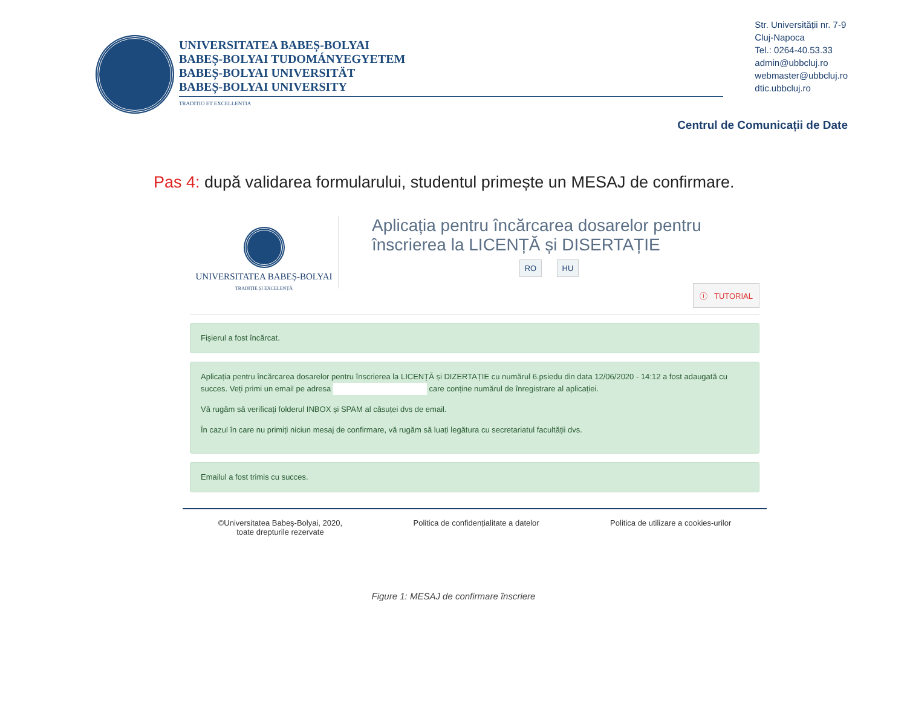UNIVERSITATEA BABEȘ-BOLYAI
BABEȘ-BOLYAI TUDOMÁNYEGYETEM
BABEȘ-BOLYAI UNIVERSITÄT
BABEȘ-BOLYAI UNIVERSITY
TRADITIO ET EXCELLENTIA
Str. Universității nr. 7-9
Cluj-Napoca
Tel.: 0264-40.53.33
admin@ubbcluj.ro
webmaster@ubbcluj.ro
dtic.ubbcluj.ro
Centrul de Comunicații de Date
Pas 4: după validarea formularului, studentul primește un MESAJ de confirmare.
UNIVERSITATEA BABEȘ-BOLYAI
TRADIȚIE ȘI EXCELENȚĂ
Aplicația pentru încărcarea dosarelor pentru înscrierea la LICENȚĂ și DISERTAȚIE
RO HU
ⓘ TUTORIAL
Fișierul a fost încărcat.
Aplicația pentru încărcarea dosarelor pentru înscrierea la LICENȚĂ și DIZERTAȚIE cu numărul 6.psiedu din data 12/06/2020 - 14:12 a fost adaugată cu succes. Veți primi un email pe adresa care conține numărul de înregistrare al aplicației.
Vă rugăm să verificați folderul INBOX și SPAM al căsuței dvs de email.
În cazul în care nu primiți niciun mesaj de confirmare, vă rugăm să luați legătura cu secretariatul facultății dvs.
Emailul a fost trimis cu succes.
©Universitatea Babeș-Bolyai, 2020,
toate drepturile rezervate
Politica de confidențialitate a datelor
Politica de utilizare a cookies-urilor
Figure 1: MESAJ de confirmare înscriere